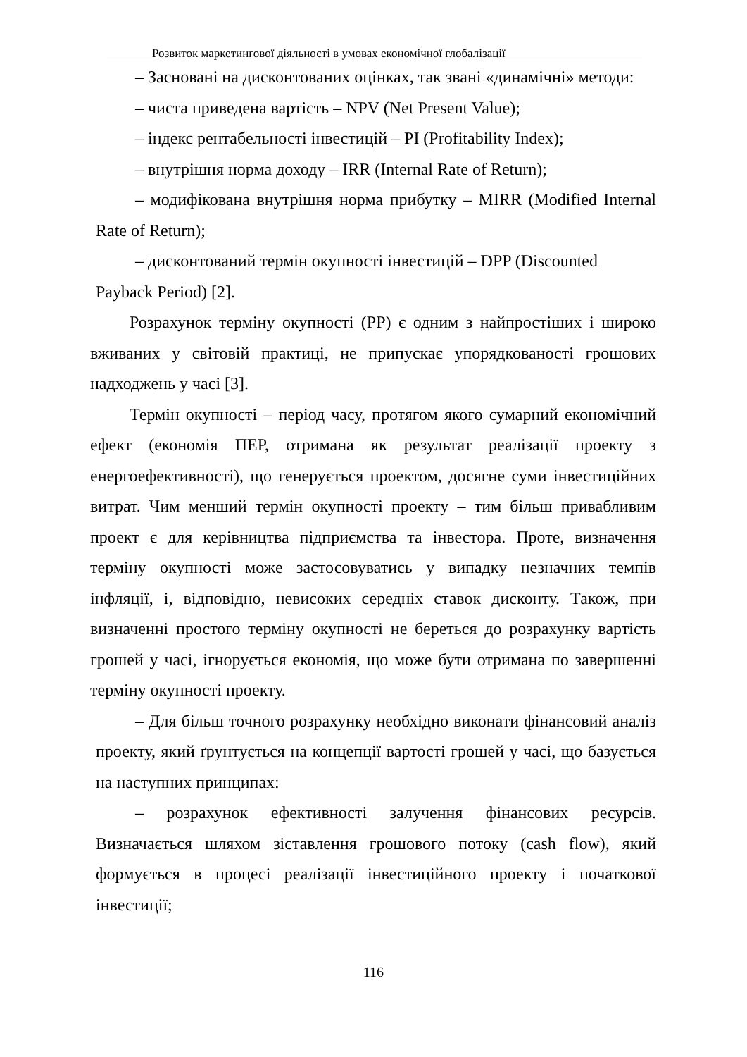Розвиток маркетингової діяльності в умовах економічної глобалізації
– Засновані на дисконтованих оцінках, так звані «динамічні» методи:
– чиста приведена вартість – NPV (Net Present Value);
– індекс рентабельності інвестицій – PI (Profitability Index);
– внутрішня норма доходу – IRR (Internal Rate of Return);
– модифікована внутрішня норма прибутку – MIRR (Modified Internal Rate of Return);
– дисконтований термін окупності інвестицій – DPP (Discounted Payback Period) [2].
Розрахунок терміну окупності (PP) є одним з найпростіших і широко вживаних у світовій практиці, не припускає упорядкованості грошових надходжень у часі [3].
Термін окупності – період часу, протягом якого сумарний економічний ефект (економія ПЕР, отримана як результат реалізації проекту з енергоефективності), що генерується проектом, досягне суми інвестиційних витрат. Чим менший термін окупності проекту – тим більш привабливим проект є для керівництва підприємства та інвестора. Проте, визначення терміну окупності може застосовуватись у випадку незначних темпів інфляції, і, відповідно, невисоких середніх ставок дисконту. Також, при визначенні простого терміну окупності не береться до розрахунку вартість грошей у часі, ігнорується економія, що може бути отримана по завершенні терміну окупності проекту.
– Для більш точного розрахунку необхідно виконати фінансовий аналіз проекту, який ґрунтується на концепції вартості грошей у часі, що базується на наступних принципах:
– розрахунок ефективності залучення фінансових ресурсів. Визначається шляхом зіставлення грошового потоку (cash flow), який формується в процесі реалізації інвестиційного проекту і початкової інвестиції;
116